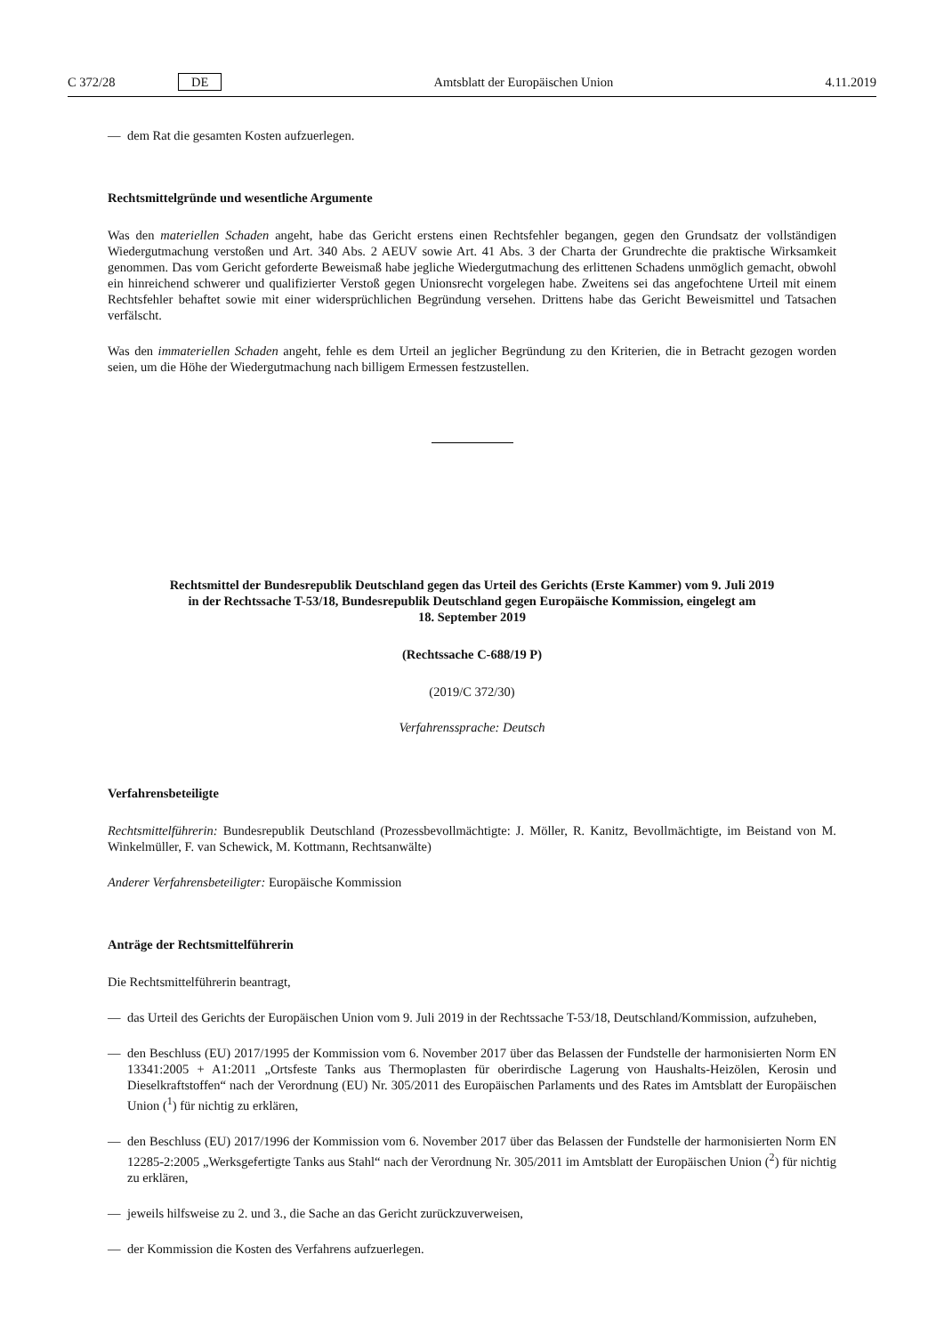C 372/28 DE
Amtsblatt der Europäischen Union
4.11.2019
— dem Rat die gesamten Kosten aufzuerlegen.
Rechtsmittelgründe und wesentliche Argumente
Was den materiellen Schaden angeht, habe das Gericht erstens einen Rechtsfehler begangen, gegen den Grundsatz der vollständigen Wiedergutmachung verstoßen und Art. 340 Abs. 2 AEUV sowie Art. 41 Abs. 3 der Charta der Grundrechte die praktische Wirksamkeit genommen. Das vom Gericht geforderte Beweismaß habe jegliche Wiedergutmachung des erlittenen Schadens unmöglich gemacht, obwohl ein hinreichend schwerer und qualifizierter Verstoß gegen Unionsrecht vorgelegen habe. Zweitens sei das angefochtene Urteil mit einem Rechtsfehler behaftet sowie mit einer widersprüchlichen Begründung versehen. Drittens habe das Gericht Beweismittel und Tatsachen verfälscht.
Was den immateriellen Schaden angeht, fehle es dem Urteil an jeglicher Begründung zu den Kriterien, die in Betracht gezogen worden seien, um die Höhe der Wiedergutmachung nach billigem Ermessen festzustellen.
Rechtsmittel der Bundesrepublik Deutschland gegen das Urteil des Gerichts (Erste Kammer) vom 9. Juli 2019
in der Rechtssache T-53/18, Bundesrepublik Deutschland gegen Europäische Kommission, eingelegt am
18. September 2019
(Rechtssache C-688/19 P)
(2019/C 372/30)
Verfahrenssprache: Deutsch
Verfahrensbeteiligte
Rechtsmittelführerin: Bundesrepublik Deutschland (Prozessbevollmächtigte: J. Möller, R. Kanitz, Bevollmächtigte, im Beistand von M. Winkelmüller, F. van Schewick, M. Kottmann, Rechtsanwälte)
Anderer Verfahrensbeteiligter: Europäische Kommission
Anträge der Rechtsmittelführerin
Die Rechtsmittelführerin beantragt,
— das Urteil des Gerichts der Europäischen Union vom 9. Juli 2019 in der Rechtssache T-53/18, Deutschland/Kommission, aufzuheben,
— den Beschluss (EU) 2017/1995 der Kommission vom 6. November 2017 über das Belassen der Fundstelle der harmonisierten Norm EN 13341:2005 + A1:2011 „Ortsfeste Tanks aus Thermoplasten für oberirdische Lagerung von Haushalts-Heizölen, Kerosin und Dieselkraftstoffen“ nach der Verordnung (EU) Nr. 305/2011 des Europäischen Parlaments und des Rates im Amtsblatt der Europäischen Union (<sup>1</sup>) für nichtig zu erklären,
— den Beschluss (EU) 2017/1996 der Kommission vom 6. November 2017 über das Belassen der Fundstelle der harmonisierten Norm EN 12285-2:2005 „Werksgefertigte Tanks aus Stahl“ nach der Verordnung Nr. 305/2011 im Amtsblatt der Europäischen Union (<sup>2</sup>) für nichtig zu erklären,
— jeweils hilfsweise zu 2. und 3., die Sache an das Gericht zurückzuverweisen,
— der Kommission die Kosten des Verfahrens aufzuerlegen.